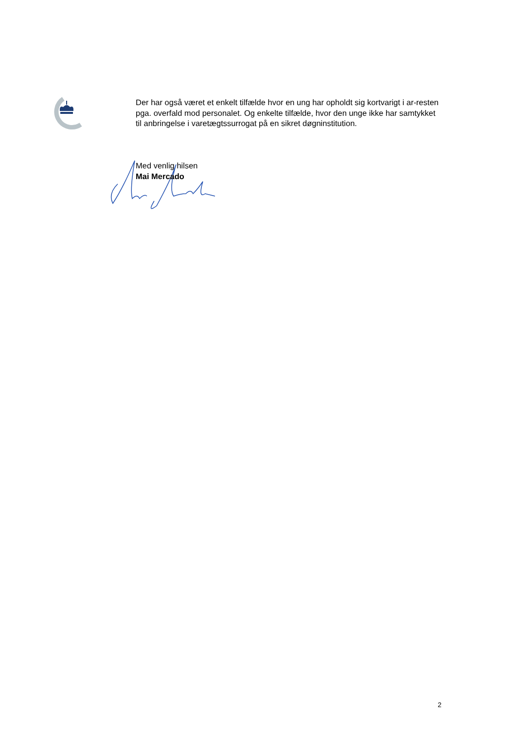Der har også været et enkelt tilfælde hvor en ung har opholdt sig kortvarigt i ar-resten pga. overfald mod personalet. Og enkelte tilfælde, hvor den unge ikke har samtykket til anbringelse i varetægtssurrogat på en sikret døgninstitution.
Med venlig hilsen
Mai Mercado
2